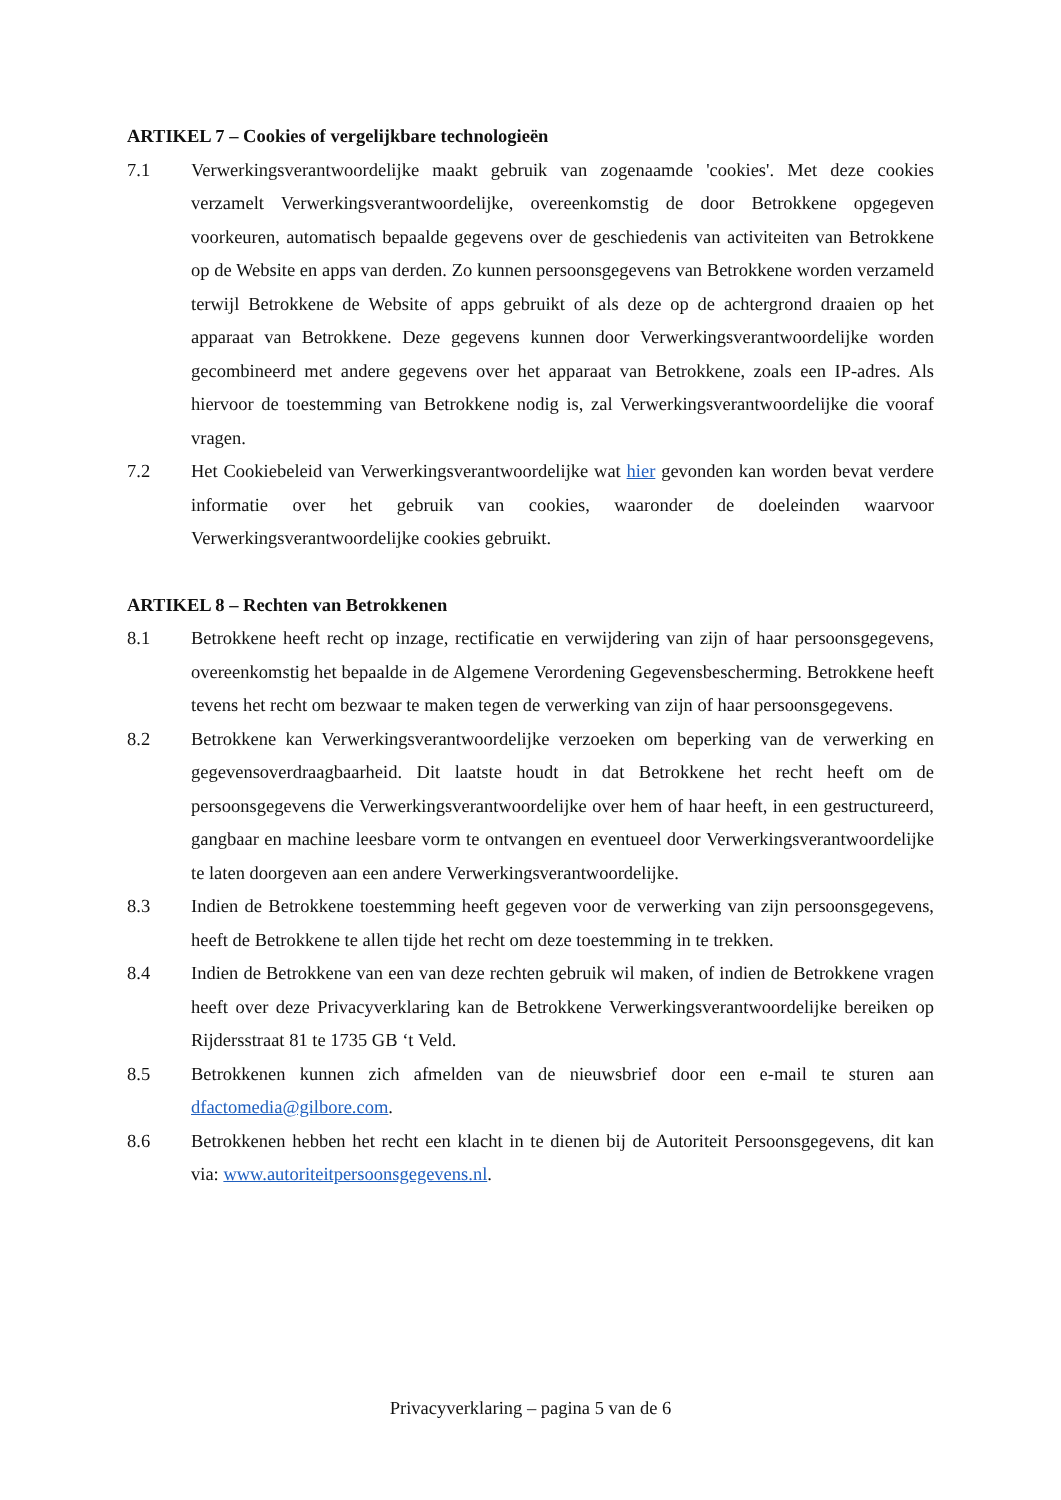ARTIKEL 7 – Cookies of vergelijkbare technologieën
7.1 Verwerkingsverantwoordelijke maakt gebruik van zogenaamde 'cookies'. Met deze cookies verzamelt Verwerkingsverantwoordelijke, overeenkomstig de door Betrokkene opgegeven voorkeuren, automatisch bepaalde gegevens over de geschiedenis van activiteiten van Betrokkene op de Website en apps van derden. Zo kunnen persoonsgegevens van Betrokkene worden verzameld terwijl Betrokkene de Website of apps gebruikt of als deze op de achtergrond draaien op het apparaat van Betrokkene. Deze gegevens kunnen door Verwerkingsverantwoordelijke worden gecombineerd met andere gegevens over het apparaat van Betrokkene, zoals een IP-adres. Als hiervoor de toestemming van Betrokkene nodig is, zal Verwerkingsverantwoordelijke die vooraf vragen.
7.2 Het Cookiebeleid van Verwerkingsverantwoordelijke wat hier gevonden kan worden bevat verdere informatie over het gebruik van cookies, waaronder de doeleinden waarvoor Verwerkingsverantwoordelijke cookies gebruikt.
ARTIKEL 8 – Rechten van Betrokkenen
8.1 Betrokkene heeft recht op inzage, rectificatie en verwijdering van zijn of haar persoonsgegevens, overeenkomstig het bepaalde in de Algemene Verordening Gegevensbescherming. Betrokkene heeft tevens het recht om bezwaar te maken tegen de verwerking van zijn of haar persoonsgegevens.
8.2 Betrokkene kan Verwerkingsverantwoordelijke verzoeken om beperking van de verwerking en gegevensoverdraagbaarheid. Dit laatste houdt in dat Betrokkene het recht heeft om de persoonsgegevens die Verwerkingsverantwoordelijke over hem of haar heeft, in een gestructureerd, gangbaar en machine leesbare vorm te ontvangen en eventueel door Verwerkingsverantwoordelijke te laten doorgeven aan een andere Verwerkingsverantwoordelijke.
8.3 Indien de Betrokkene toestemming heeft gegeven voor de verwerking van zijn persoonsgegevens, heeft de Betrokkene te allen tijde het recht om deze toestemming in te trekken.
8.4 Indien de Betrokkene van een van deze rechten gebruik wil maken, of indien de Betrokkene vragen heeft over deze Privacyverklaring kan de Betrokkene Verwerkingsverantwoordelijke bereiken op Rijdersstraat 81 te 1735 GB ‘t Veld.
8.5 Betrokkenen kunnen zich afmelden van de nieuwsbrief door een e-mail te sturen aan dfactomedia@gilbore.com.
8.6 Betrokkenen hebben het recht een klacht in te dienen bij de Autoriteit Persoonsgegevens, dit kan via: www.autoriteitpersoonsgegevens.nl.
Privacyverklaring – pagina 5 van de 6